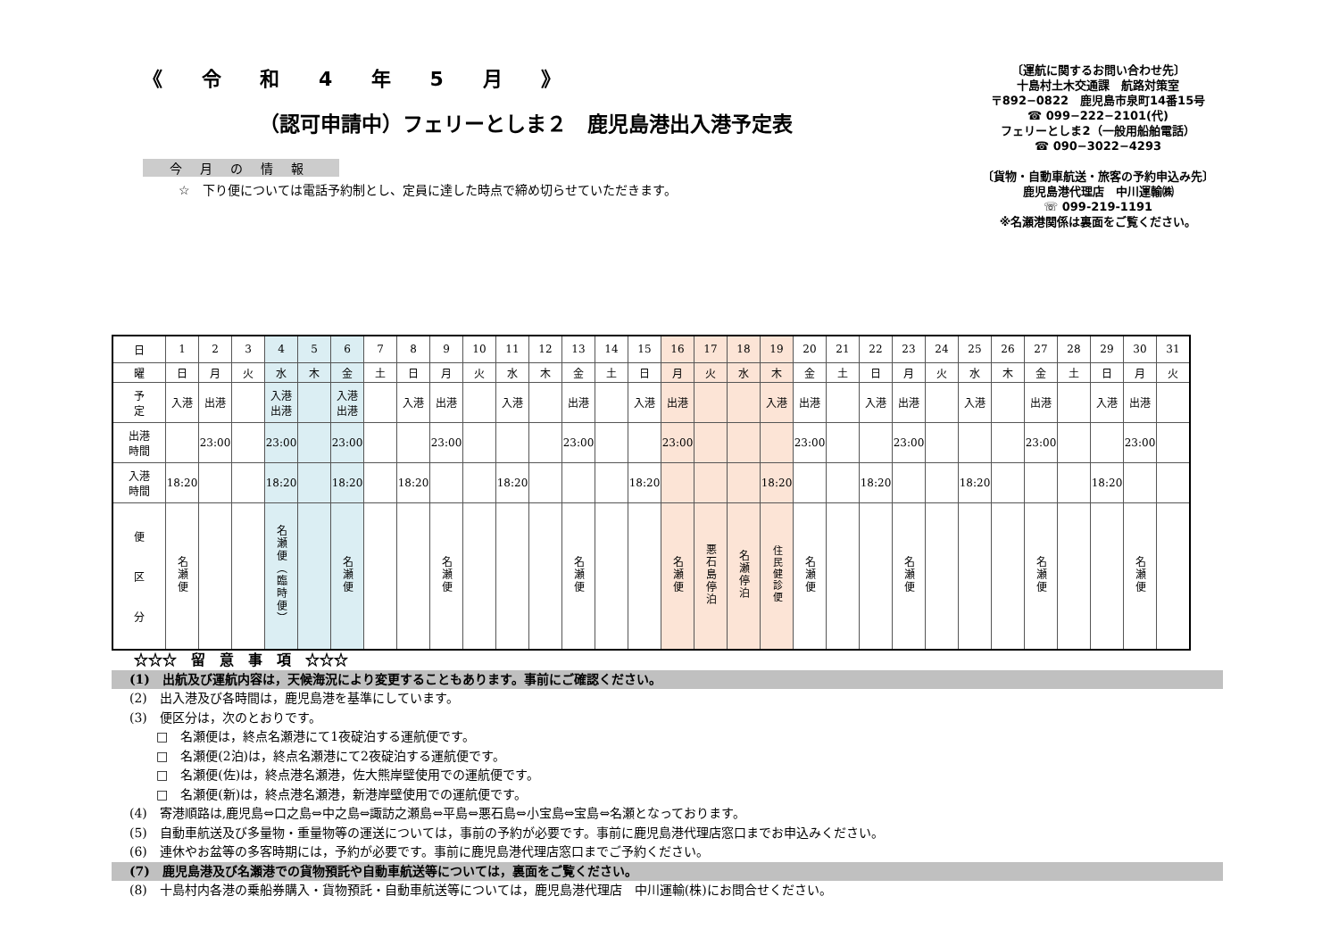《 令 和 4 年 5 月 》
（認可申請中）フェリーとしま２　鹿児島港出入港予定表
今月の情報
☆　下り便については電話予約制とし、定員に達した時点で締め切らせていただきます。
〔運航に関するお問い合わせ先〕
十島村土木交通課　航路対策室
〒892−0822　鹿児島市泉町14番15号
☎ 099−222−2101(代)
フェリーとしま2（一般用船舶電話）
☎ 090−3022−4293
〔貨物・自動車航送・旅客の予約申込み先〕
鹿児島港代理店　中川運輸㈱
☏ 099-219-1191
※名瀬港関係は裏面をご覧ください。
| 日 | 1 | 2 | 3 | 4 | 5 | 6 | 7 | 8 | 9 | 10 | 11 | 12 | 13 | 14 | 15 | 16 | 17 | 18 | 19 | 20 | 21 | 22 | 23 | 24 | 25 | 26 | 27 | 28 | 29 | 30 | 31 |
| 曜 | 日 | 月 | 火 | 水 | 木 | 金 | 土 | 日 | 月 | 火 | 水 | 木 | 金 | 土 | 日 | 月 | 火 | 水 | 木 | 金 | 土 | 日 | 月 | 火 | 水 | 木 | 金 | 土 | 日 | 月 | 火 |
| 予 定 | 入港 | 出港 | | 入港 出港 | | 入港 出港 | | 入港 | 出港 | | 入港 | | 出港 | | 入港 | 出港 | | | 入港 | 出港 | | 入港 | 出港 | | 入港 | | 出港 | | 入港 | 出港 | |
| 出港 時間 | | 23:00 | | 23:00 | | 23:00 | | | 23:00 | | | | 23:00 | | | 23:00 | | | | 23:00 | | | 23:00 | | | | 23:00 | | | 23:00 | |
| 入港 時間 | 18:20 | | | 18:20 | | 18:20 | | 18:20 | | | 18:20 | | | | 18:20 | | | | 18:20 | | | 18:20 | | | 18:20 | | | | 18:20 | | |
| 便 区 分 | 名瀬便 | | | 名瀬便︵臨時便︶ | | 名瀬便 | | | 名瀬便 | | | | 名瀬便 | | | 名瀬便 | 悪石島停泊 | 名瀬停泊 | 住民健診便 | 名瀬便 | | | 名瀬便 | | | | 名瀬便 | | | 名瀬便 | |
☆☆☆　留　意　事　項　☆☆☆
(1)　出航及び運航内容は，天候海況により変更することもあります。事前にご確認ください。
(2)　出入港及び各時間は，鹿児島港を基準にしています。
(3)　便区分は，次のとおりです。
□　名瀬便は，終点名瀬港にて1夜碇泊する運航便です。
□　名瀬便(2泊)は，終点名瀬港にて2夜碇泊する運航便です。
□　名瀬便(佐)は，終点港名瀬港，佐大熊岸壁使用での運航便です。
□　名瀬便(新)は，終点港名瀬港，新港岸壁使用での運航便です。
(4)　寄港順路は,鹿児島⇔口之島⇔中之島⇔諏訪之瀬島⇔平島⇔悪石島⇔小宝島⇔宝島⇔名瀬となっております。
(5)　自動車航送及び多量物・重量物等の運送については，事前の予約が必要です。事前に鹿児島港代理店窓口までお申込みください。
(6)　連休やお盆等の多客時期には，予約が必要です。事前に鹿児島港代理店窓口までご予約ください。
(7)　鹿児島港及び名瀬港での貨物預託や自動車航送等については，裏面をご覧ください。
(8)　十島村内各港の乗船券購入・貨物預託・自動車航送等については，鹿児島港代理店　中川運輸(株)にお問合せください。